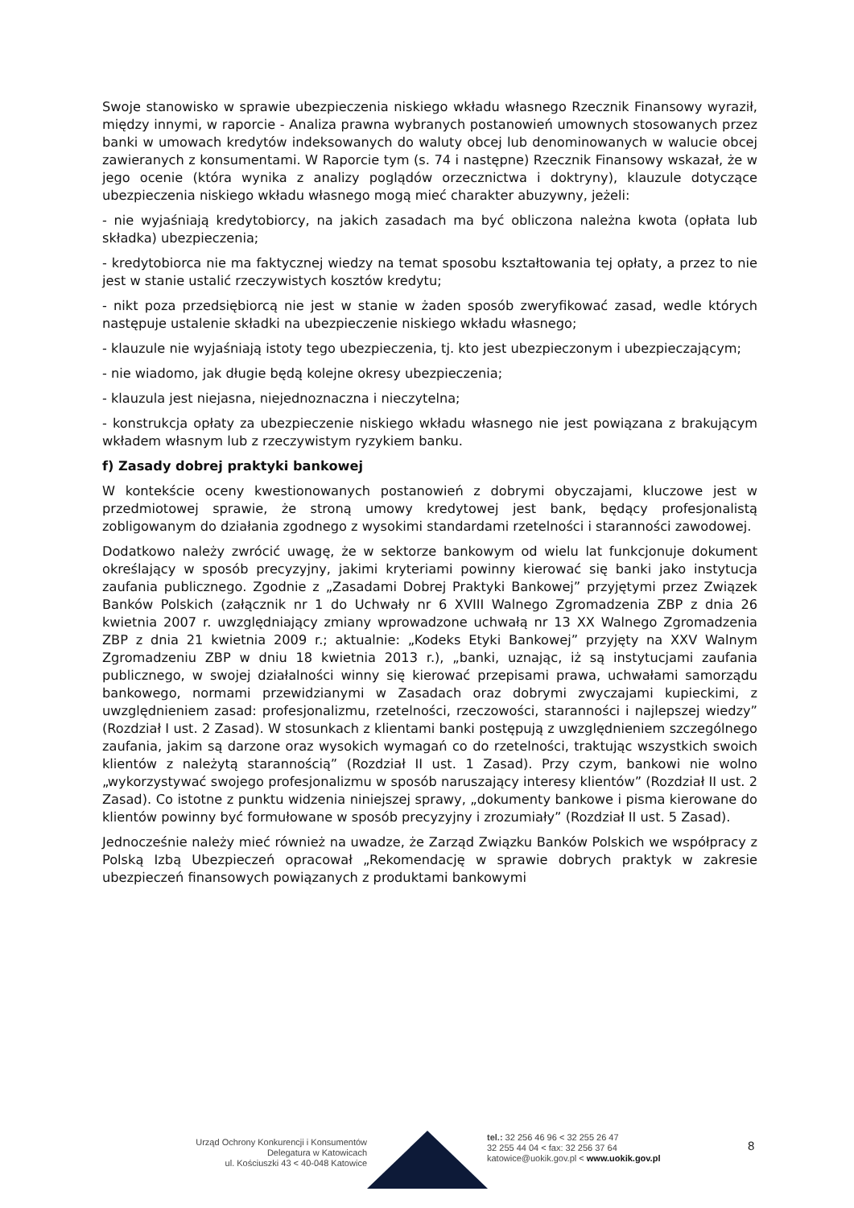Swoje stanowisko w sprawie ubezpieczenia niskiego wkładu własnego Rzecznik Finansowy wyraził, między innymi, w raporcie - Analiza prawna wybranych postanowień umownych stosowanych przez banki w umowach kredytów indeksowanych do waluty obcej lub denominowanych w walucie obcej zawieranych z konsumentami. W Raporcie tym (s. 74 i następne) Rzecznik Finansowy wskazał, że w jego ocenie (która wynika z analizy poglądów orzecznictwa i doktryny), klauzule dotyczące ubezpieczenia niskiego wkładu własnego mogą mieć charakter abuzywny, jeżeli:
- nie wyjaśniają kredytobiorcy, na jakich zasadach ma być obliczona należna kwota (opłata lub składka) ubezpieczenia;
- kredytobiorca nie ma faktycznej wiedzy na temat sposobu kształtowania tej opłaty, a przez to nie jest w stanie ustalić rzeczywistych kosztów kredytu;
- nikt poza przedsiębiorcą nie jest w stanie w żaden sposób zweryfikować zasad, wedle których następuje ustalenie składki na ubezpieczenie niskiego wkładu własnego;
- klauzule nie wyjaśniają istoty tego ubezpieczenia, tj. kto jest ubezpieczonym i ubezpieczającym;
- nie wiadomo, jak długie będą kolejne okresy ubezpieczenia;
- klauzula jest niejasna, niejednoznaczna i nieczytelna;
- konstrukcja opłaty za ubezpieczenie niskiego wkładu własnego nie jest powiązana z brakującym wkładem własnym lub z rzeczywistym ryzykiem banku.
f) Zasady dobrej praktyki bankowej
W kontekście oceny kwestionowanych postanowień z dobrymi obyczajami, kluczowe jest w przedmiotowej sprawie, że stroną umowy kredytowej jest bank, będący profesjonalistą zobligowanym do działania zgodnego z wysokimi standardami rzetelności i staranności zawodowej.
Dodatkowo należy zwrócić uwagę, że w sektorze bankowym od wielu lat funkcjonuje dokument określający w sposób precyzyjny, jakimi kryteriami powinny kierować się banki jako instytucja zaufania publicznego. Zgodnie z „Zasadami Dobrej Praktyki Bankowej” przyjętymi przez Związek Banków Polskich (załącznik nr 1 do Uchwały nr 6 XVIII Walnego Zgromadzenia ZBP z dnia 26 kwietnia 2007 r. uwzględniający zmiany wprowadzone uchwałą nr 13 XX Walnego Zgromadzenia ZBP z dnia 21 kwietnia 2009 r.; aktualnie: „Kodeks Etyki Bankowej” przyjęty na XXV Walnym Zgromadzeniu ZBP w dniu 18 kwietnia 2013 r.), „banki, uznając, iż są instytucjami zaufania publicznego, w swojej działalności winny się kierować przepisami prawa, uchwałami samorządu bankowego, normami przewidzianymi w Zasadach oraz dobrymi zwyczajami kupieckimi, z uwzględnieniem zasad: profesjonalizmu, rzetelności, rzeczowości, staranności i najlepszej wiedzy” (Rozdział I ust. 2 Zasad). W stosunkach z klientami banki postępują z uwzględnieniem szczególnego zaufania, jakim są darzone oraz wysokich wymagań co do rzetelności, traktując wszystkich swoich klientów z należytą starannością” (Rozdział II ust. 1 Zasad). Przy czym, bankowi nie wolno „wykorzystywać swojego profesjonalizmu w sposób naruszający interesy klientów” (Rozdział II ust. 2 Zasad). Co istotne z punktu widzenia niniejszej sprawy, „dokumenty bankowe i pisma kierowane do klientów powinny być formułowane w sposób precyzyjny i zrozumiały” (Rozdział II ust. 5 Zasad).
Jednocześnie należy mieć również na uwadze, że Zarząd Związku Banków Polskich we współpracy z Polską Izbą Ubezpieczeń opracował „Rekomendację w sprawie dobrych praktyk w zakresie ubezpieczeń finansowych powiązanych z produktami bankowymi
Urząd Ochrony Konkurencji i Konsumentów
Delegatura w Katowicach
ul. Kościuszki 43 < 40-048 Katowice
tel.: 32 256 46 96 < 32 255 26 47
32 255 44 04 < fax: 32 256 37 64
katowice@uokik.gov.pl < www.uokik.gov.pl
8